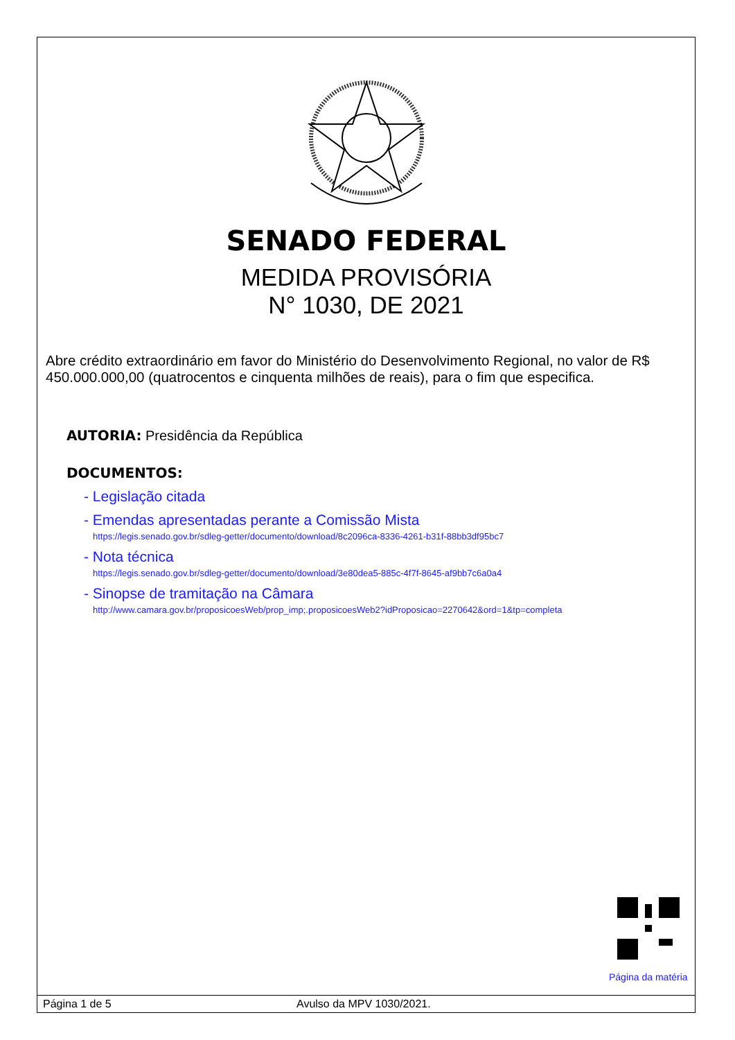SENADO FEDERAL
MEDIDA PROVISÓRIA
N° 1030, DE 2021
Abre crédito extraordinário em favor do Ministério do Desenvolvimento Regional, no valor de R$ 450.000.000,00 (quatrocentos e cinquenta milhões de reais), para o fim que especifica.
AUTORIA: Presidência da República
DOCUMENTOS:
- Legislação citada
- Emendas apresentadas perante a Comissão Mista
https://legis.senado.gov.br/sdleg-getter/documento/download/8c2096ca-8336-4261-b31f-88bb3df95bc7
- Nota técnica
https://legis.senado.gov.br/sdleg-getter/documento/download/3e80dea5-885c-4f7f-8645-af9bb7c6a0a4
- Sinopse de tramitação na Câmara
http://www.camara.gov.br/proposicoesWeb/prop_imp;.proposicoesWeb2?idProposicao=2270642&ord=1&tp=completa
Página da matéria
Página 1 de 5 Avulso da MPV 1030/2021.